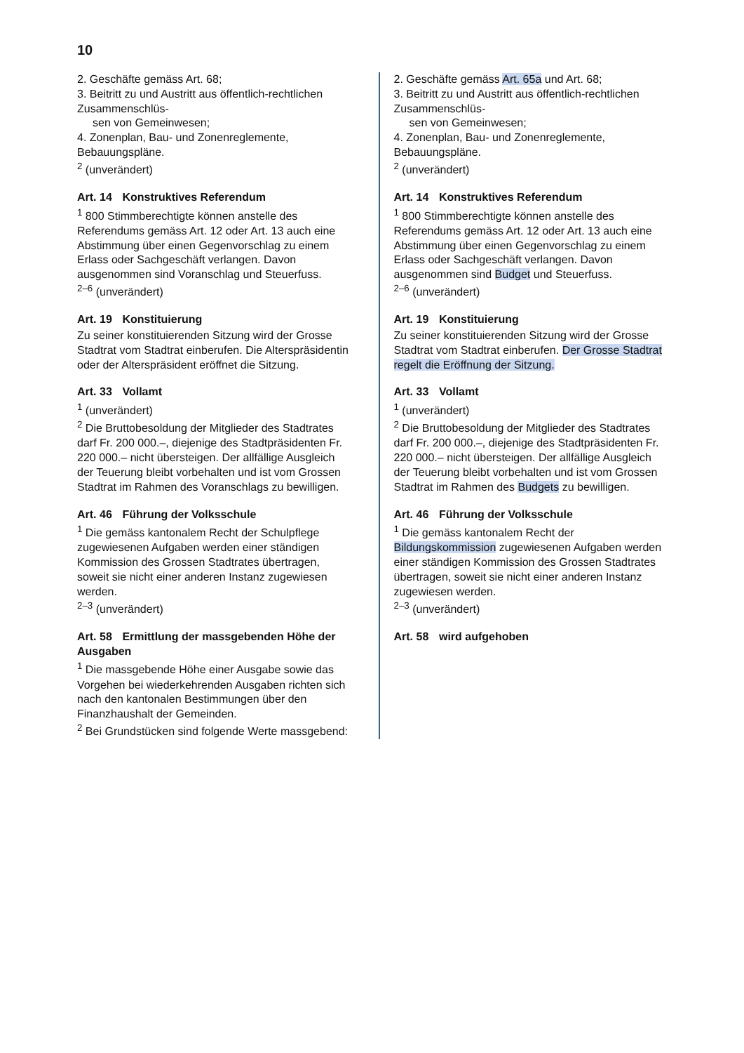10
2. Geschäfte gemäss Art. 68;
3. Beitritt zu und Austritt aus öffentlich-rechtlichen Zusammenschlüs-
sen von Gemeinwesen;
4. Zonenplan, Bau- und Zonenreglemente, Bebauungspläne.
<sup>2</sup> (unverändert)
Art. 14 Konstruktives Referendum
<sup>1</sup> 800 Stimmberechtigte können anstelle des Referendums gemäss Art. 12 oder Art. 13 auch eine Abstimmung über einen Gegenvorschlag zu einem Erlass oder Sachgeschäft verlangen. Davon ausgenommen sind Voranschlag und Steuerfuss.
<sup>2–6</sup> (unverändert)
Art. 19 Konstituierung
Zu seiner konstituierenden Sitzung wird der Grosse Stadtrat vom Stadtrat einberufen. Die Alterspräsidentin oder der Alterspräsident eröffnet die Sitzung.
Art. 33 Vollamt
<sup>1</sup> (unverändert)
<sup>2</sup> Die Bruttobesoldung der Mitglieder des Stadtrates darf Fr. 200 000.–, diejenige des Stadtpräsidenten Fr. 220 000.– nicht übersteigen. Der allfällige Ausgleich der Teuerung bleibt vorbehalten und ist vom Grossen Stadtrat im Rahmen des Voranschlags zu bewilligen.
Art. 46 Führung der Volksschule
<sup>1</sup> Die gemäss kantonalem Recht der Schulpflege zugewiesenen Aufgaben werden einer ständigen Kommission des Grossen Stadtrates übertragen, soweit sie nicht einer anderen Instanz zugewiesen werden.
<sup>2–3</sup> (unverändert)
Art. 58 Ermittlung der massgebenden Höhe der Ausgaben
<sup>1</sup> Die massgebende Höhe einer Ausgabe sowie das Vorgehen bei wiederkehrenden Ausgaben richten sich nach den kantonalen Bestimmungen über den Finanzhaushalt der Gemeinden.
<sup>2</sup> Bei Grundstücken sind folgende Werte massgebend:
2. Geschäfte gemäss Art. 65a und Art. 68;
3. Beitritt zu und Austritt aus öffentlich-rechtlichen Zusammenschlüs-
sen von Gemeinwesen;
4. Zonenplan, Bau- und Zonenreglemente, Bebauungspläne.
<sup>2</sup> (unverändert)
Art. 14 Konstruktives Referendum
<sup>1</sup> 800 Stimmberechtigte können anstelle des Referendums gemäss Art. 12 oder Art. 13 auch eine Abstimmung über einen Gegenvorschlag zu einem Erlass oder Sachgeschäft verlangen. Davon ausgenommen sind Budget und Steuerfuss.
<sup>2–6</sup> (unverändert)
Art. 19 Konstituierung
Zu seiner konstituierenden Sitzung wird der Grosse Stadtrat vom Stadtrat einberufen. Der Grosse Stadtrat regelt die Eröffnung der Sitzung.
Art. 33 Vollamt
<sup>1</sup> (unverändert)
<sup>2</sup> Die Bruttobesoldung der Mitglieder des Stadtrates darf Fr. 200 000.–, diejenige des Stadtpräsidenten Fr. 220 000.– nicht übersteigen. Der allfällige Ausgleich der Teuerung bleibt vorbehalten und ist vom Grossen Stadtrat im Rahmen des Budgets zu bewilligen.
Art. 46 Führung der Volksschule
<sup>1</sup> Die gemäss kantonalem Recht der Bildungskommission zugewiesenen Aufgaben werden einer ständigen Kommission des Grossen Stadtrates übertragen, soweit sie nicht einer anderen Instanz zugewiesen werden.
<sup>2–3</sup> (unverändert)
Art. 58 wird aufgehoben